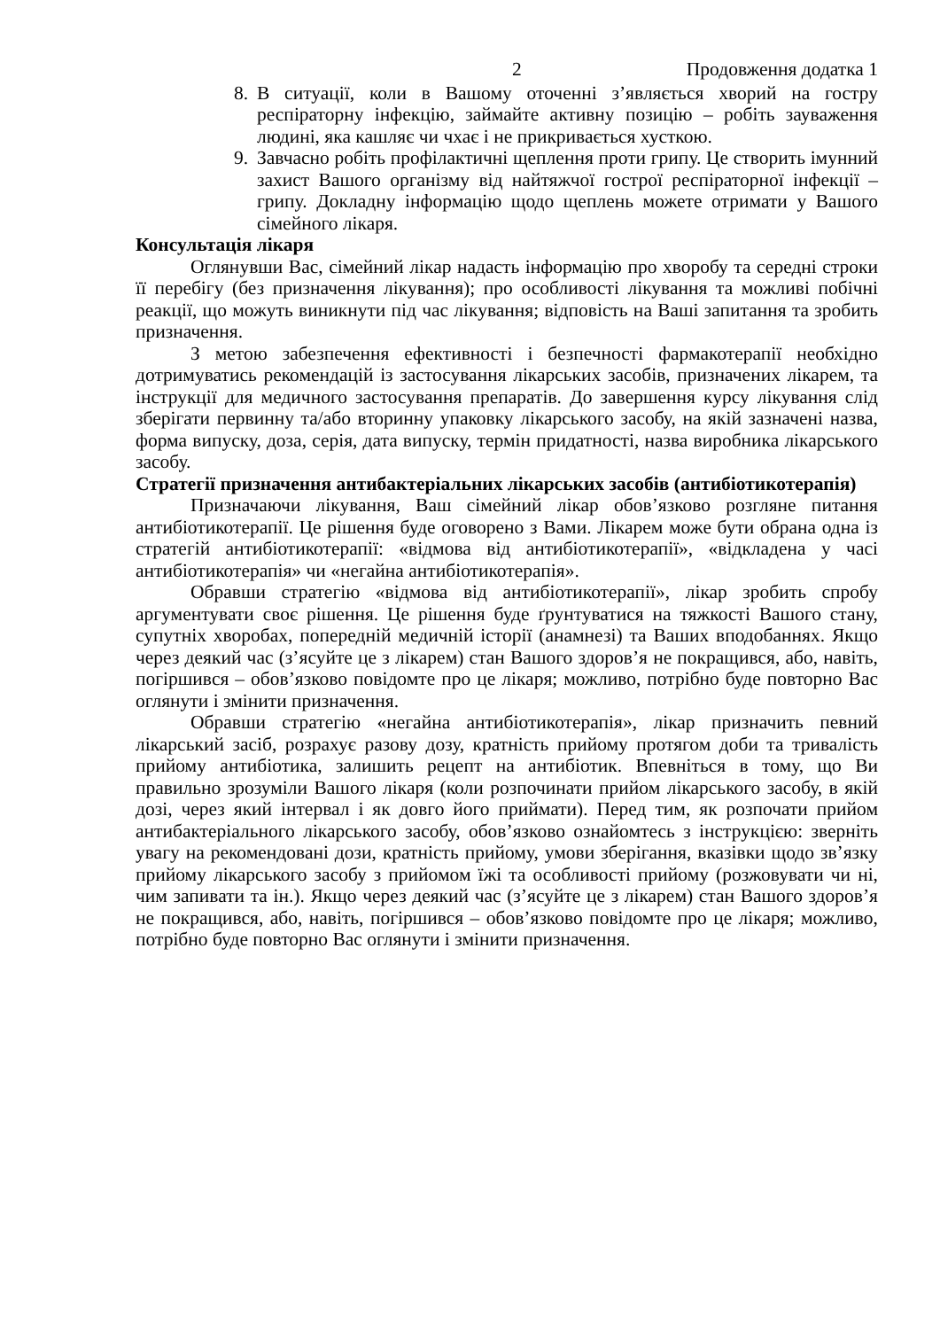2 Продовження додатка 1
8. В ситуації, коли в Вашому оточенні з’являється хворий на гостру респіраторну інфекцію, займайте активну позицію – робіть зауваження людині, яка кашляє чи чхає і не прикривається хусткою.
9. Завчасно робіть профілактичні щеплення проти грипу. Це створить імунний захист Вашого організму від найтяжчої гострої респіраторної інфекції – грипу. Докладну інформацію щодо щеплень можете отримати у Вашого сімейного лікаря.
Консультація лікаря
Оглянувши Вас, сімейний лікар надасть інформацію про хворобу та середні строки її перебігу (без призначення лікування); про особливості лікування та можливі побічні реакції, що можуть виникнути під час лікування; відповість на Ваші запитання та зробить призначення.
З метою забезпечення ефективності і безпечності фармакотерапії необхідно дотримуватись рекомендацій із застосування лікарських засобів, призначених лікарем, та інструкції для медичного застосування препаратів. До завершення курсу лікування слід зберігати первинну та/або вторинну упаковку лікарського засобу, на якій зазначені назва, форма випуску, доза, серія, дата випуску, термін придатності, назва виробника лікарського засобу.
Стратегії призначення антибактеріальних лікарських засобів (антибіотикотерапія)
Призначаючи лікування, Ваш сімейний лікар обов’язково розгляне питання антибіотикотерапії. Це рішення буде оговорено з Вами. Лікарем може бути обрана одна із стратегій антибіотикотерапії: «відмова від антибіотикотерапії», «відкладена у часі антибіотикотерапія» чи «негайна антибіотикотерапія».
Обравши стратегію «відмова від антибіотикотерапії», лікар зробить спробу аргументувати своє рішення. Це рішення буде ґрунтуватися на тяжкості Вашого стану, супутніх хворобах, попередній медичній історії (анамнезі) та Ваших вподобаннях. Якщо через деякий час (з’ясуйте це з лікарем) стан Вашого здоров’я не покращився, або, навіть, погіршився – обов’язково повідомте про це лікаря; можливо, потрібно буде повторно Вас оглянути і змінити призначення.
Обравши стратегію «негайна антибіотикотерапія», лікар призначить певний лікарський засіб, розрахує разову дозу, кратність прийому протягом доби та тривалість прийому антибіотика, залишить рецепт на антибіотик. Впевніться в тому, що Ви правильно зрозуміли Вашого лікаря (коли розпочинати прийом лікарського засобу, в якій дозі, через який інтервал і як довго його приймати). Перед тим, як розпочати прийом антибактеріального лікарського засобу, обов’язково ознайомтесь з інструкцією: зверніть увагу на рекомендовані дози, кратність прийому, умови зберігання, вказівки щодо зв’язку прийому лікарського засобу з прийомом їжі та особливості прийому (розжовувати чи ні, чим запивати та ін.). Якщо через деякий час (з’ясуйте це з лікарем) стан Вашого здоров’я не покращився, або, навіть, погіршився – обов’язково повідомте про це лікаря; можливо, потрібно буде повторно Вас оглянути і змінити призначення.